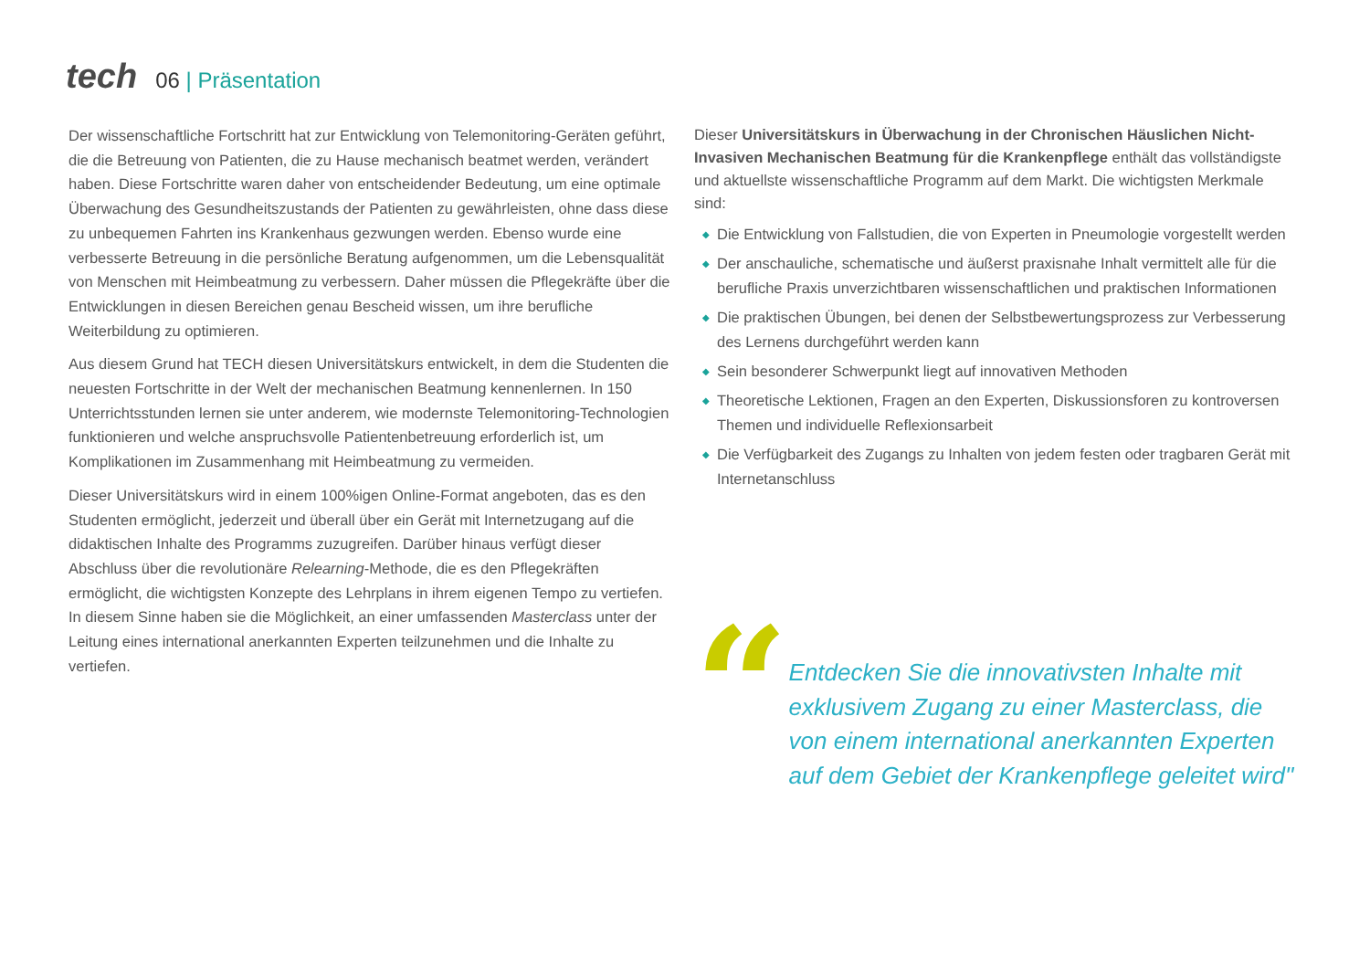tech
06 | Präsentation
Der wissenschaftliche Fortschritt hat zur Entwicklung von Telemonitoring-Geräten geführt, die die Betreuung von Patienten, die zu Hause mechanisch beatmet werden, verändert haben. Diese Fortschritte waren daher von entscheidender Bedeutung, um eine optimale Überwachung des Gesundheitszustands der Patienten zu gewährleisten, ohne dass diese zu unbequemen Fahrten ins Krankenhaus gezwungen werden. Ebenso wurde eine verbesserte Betreuung in die persönliche Beratung aufgenommen, um die Lebensqualität von Menschen mit Heimbeatmung zu verbessern. Daher müssen die Pflegekräfte über die Entwicklungen in diesen Bereichen genau Bescheid wissen, um ihre berufliche Weiterbildung zu optimieren.
Aus diesem Grund hat TECH diesen Universitätskurs entwickelt, in dem die Studenten die neuesten Fortschritte in der Welt der mechanischen Beatmung kennenlernen. In 150 Unterrichtsstunden lernen sie unter anderem, wie modernste Telemonitoring-Technologien funktionieren und welche anspruchsvolle Patientenbetreuung erforderlich ist, um Komplikationen im Zusammenhang mit Heimbeatmung zu vermeiden.
Dieser Universitätskurs wird in einem 100%igen Online-Format angeboten, das es den Studenten ermöglicht, jederzeit und überall über ein Gerät mit Internetzugang auf die didaktischen Inhalte des Programms zuzugreifen. Darüber hinaus verfügt dieser Abschluss über die revolutionäre Relearning-Methode, die es den Pflegekräften ermöglicht, die wichtigsten Konzepte des Lehrplans in ihrem eigenen Tempo zu vertiefen. In diesem Sinne haben sie die Möglichkeit, an einer umfassenden Masterclass unter der Leitung eines international anerkannten Experten teilzunehmen und die Inhalte zu vertiefen.
Dieser Universitätskurs in Überwachung in der Chronischen Häuslichen Nicht-Invasiven Mechanischen Beatmung für die Krankenpflege enthält das vollständigste und aktuellste wissenschaftliche Programm auf dem Markt. Die wichtigsten Merkmale sind:
◆ Die Entwicklung von Fallstudien, die von Experten in Pneumologie vorgestellt werden
◆ Der anschauliche, schematische und äußerst praxisnahe Inhalt vermittelt alle für die berufliche Praxis unverzichtbaren wissenschaftlichen und praktischen Informationen
◆ Die praktischen Übungen, bei denen der Selbstbewertungsprozess zur Verbesserung des Lernens durchgeführt werden kann
◆ Sein besonderer Schwerpunkt liegt auf innovativen Methoden
◆ Theoretische Lektionen, Fragen an den Experten, Diskussionsforen zu kontroversen Themen und individuelle Reflexionsarbeit
◆ Die Verfügbarkeit des Zugangs zu Inhalten von jedem festen oder tragbaren Gerät mit Internetanschluss
“
Entdecken Sie die innovativsten Inhalte mit exklusivem Zugang zu einer Masterclass, die von einem international anerkannten Experten auf dem Gebiet der Krankenpflege geleitet wird"